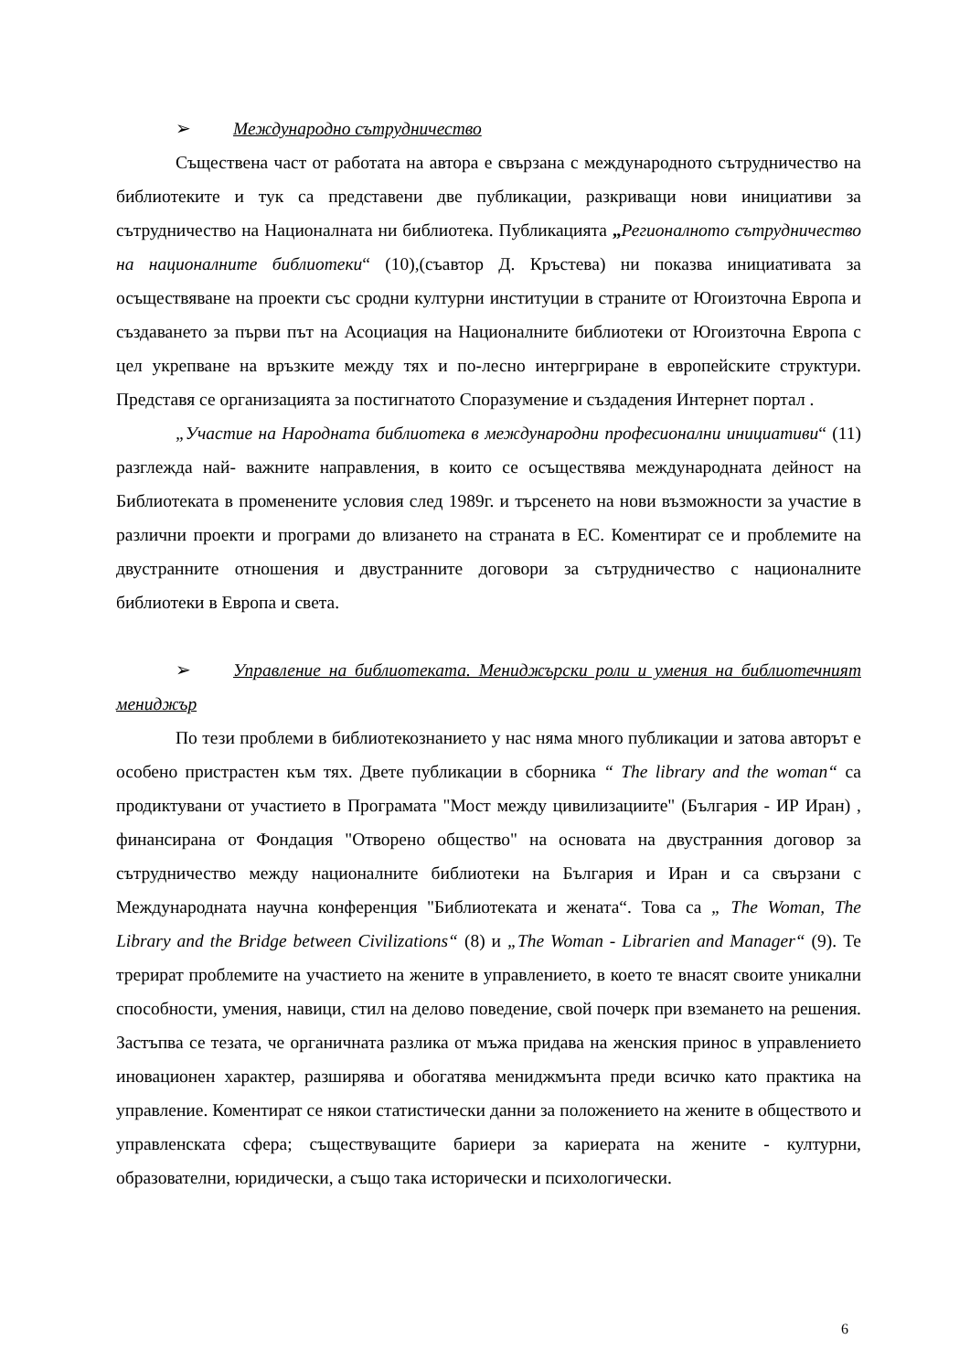➢ Международно сътрудничество
Съществена част от работата на автора е свързана с международното сътрудничество на библиотеките и тук са представени две публикации, разкриващи нови инициативи за сътрудничество на Националната ни библиотека. Публикацията „Регионалното сътрудничество на националните библиотеки“ (10),(съавтор Д. Кръстева) ни показва инициативата за осъществяване на проекти със сродни културни институции в страните от Югоизточна Европа и създаването за първи път на Асоциация на Националните библиотеки от Югоизточна Европа с цел укрепване на връзките между тях и по-лесно интергриране в европейските структури. Представя се организацията за постигнатото Споразумение и създадения Интернет портал .
„Участие на Народната библиотека в международни професионални инициативи“ (11) разглежда най- важните направления, в които се осъществява международната дейност на Библиотеката в променените условия след 1989г. и търсенето на нови възможности за участие в различни проекти и програми до влизането на страната в ЕС. Коментират се и проблемите на двустранните отношения и двустранните договори за сътрудничество с националните библиотеки в Европа и света.
➢ Управление на библиотеката. Мениджърски роли и умения на библиотечният мениджър
По тези проблеми в библиотекознанието у нас няма много публикации и затова авторът е особено пристрастен към тях. Двете публикации в сборника “ The library and the woman“ са продиктувани от участието в Програмата "Мост между цивилизациите" (България - ИР Иран) , финансирана от Фондация "Отворено общество" на основата на двустранния договор за сътрудничество между националните библиотеки на България и Иран и са свързани с Международната научна конференция "Библиотеката и жената“. Това са „ The Woman, The Library and the Bridge between Civilizations“ (8) и „The Woman - Librarien and Manager“ (9). Те трерират проблемите на участието на жените в управлението, в което те внасят своите уникални способности, умения, навици, стил на делово поведение, свой почерк при вземането на решения. Застъпва се тезата, че органичната разлика от мъжа придава на женския принос в управлението иновационен характер, разширява и обогатява мениджмънта преди всичко като практика на управление. Коментират се някои статистически данни за положението на жените в обществото и управленската сфера; съществуващите бариери за кариерата на жените - културни, образователни, юридически, а също така исторически и психологически.
6